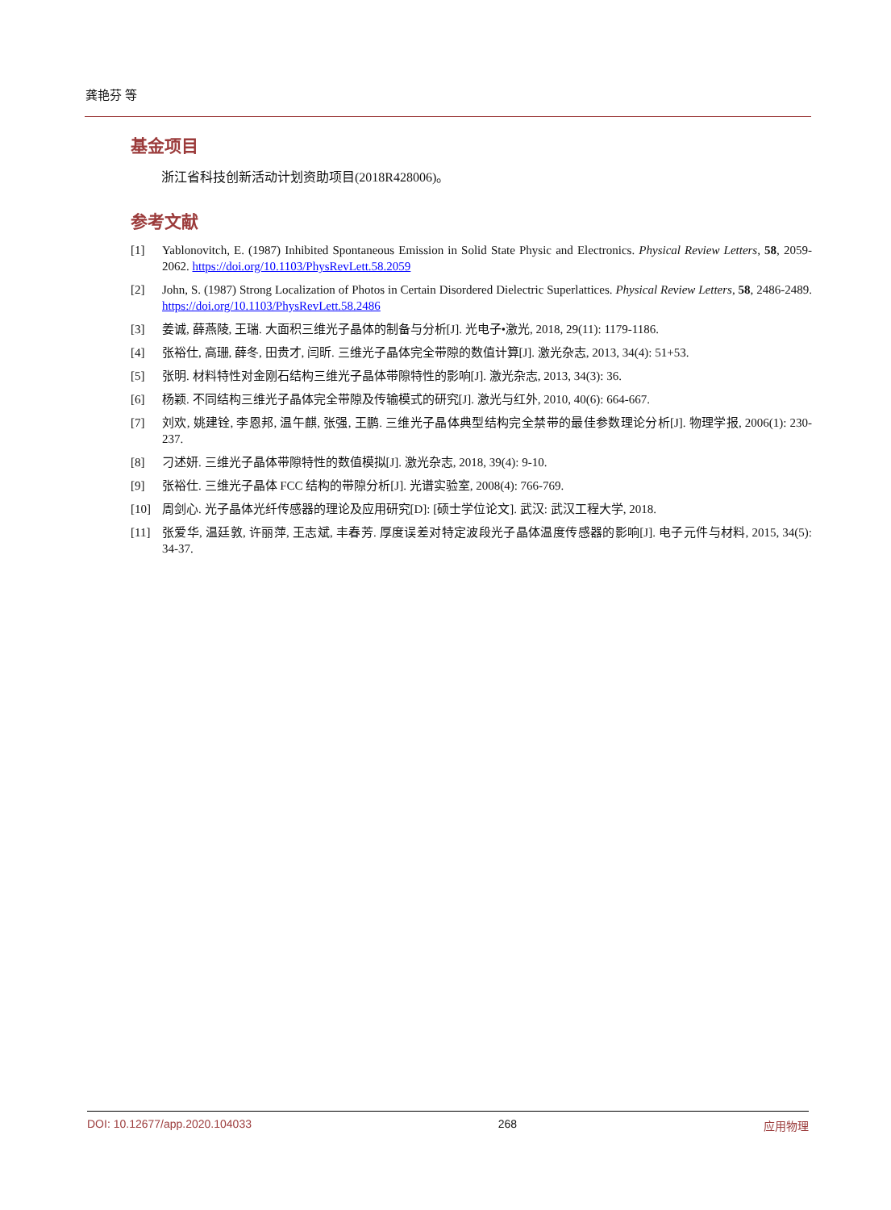龚艳芬 等
基金项目
浙江省科技创新活动计划资助项目(2018R428006)。
参考文献
[1] Yablonovitch, E. (1987) Inhibited Spontaneous Emission in Solid State Physic and Electronics. Physical Review Letters, 58, 2059-2062. https://doi.org/10.1103/PhysRevLett.58.2059
[2] John, S. (1987) Strong Localization of Photos in Certain Disordered Dielectric Superlattices. Physical Review Letters, 58, 2486-2489. https://doi.org/10.1103/PhysRevLett.58.2486
[3] 姜诚, 薛燕陵, 王瑞. 大面积三维光子晶体的制备与分析[J]. 光电子•激光, 2018, 29(11): 1179-1186.
[4] 张裕仕, 高珊, 薛冬, 田贵才, 闫昕. 三维光子晶体完全带隙的数值计算[J]. 激光杂志, 2013, 34(4): 51+53.
[5] 张明. 材料特性对金刚石结构三维光子晶体带隙特性的影响[J]. 激光杂志, 2013, 34(3): 36.
[6] 杨颖. 不同结构三维光子晶体完全带隙及传输模式的研究[J]. 激光与红外, 2010, 40(6): 664-667.
[7] 刘欢, 姚建铨, 李恩邦, 温午麒, 张强, 王鹏. 三维光子晶体典型结构完全禁带的最佳参数理论分析[J]. 物理学报, 2006(1): 230-237.
[8] 刁述妍. 三维光子晶体带隙特性的数值模拟[J]. 激光杂志, 2018, 39(4): 9-10.
[9] 张裕仕. 三维光子晶体 FCC 结构的带隙分析[J]. 光谱实验室, 2008(4): 766-769.
[10] 周剑心. 光子晶体光纤传感器的理论及应用研究[D]: [硕士学位论文]. 武汉: 武汉工程大学, 2018.
[11] 张爱华, 温廷敦, 许丽萍, 王志斌, 丰春芳. 厚度误差对特定波段光子晶体温度传感器的影响[J]. 电子元件与材料, 2015, 34(5): 34-37.
DOI: 10.12677/app.2020.104033 268 应用物理